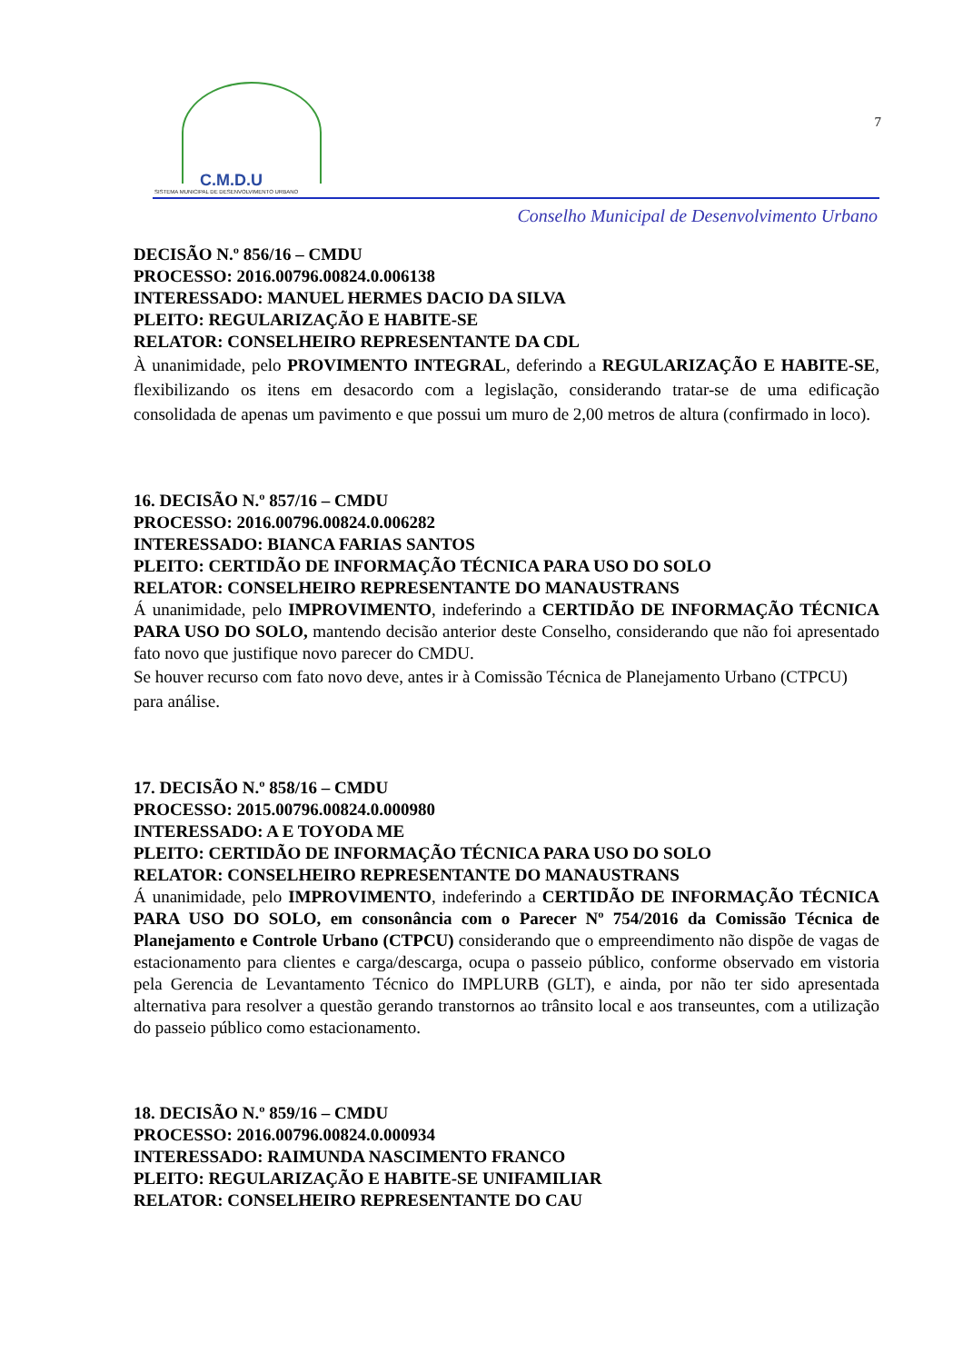C.M.D.U
SISTEMA MUNICIPAL DE DESENVOLVIMENTO URBANO
7
Conselho Municipal de Desenvolvimento Urbano
DECISÃO N.º 856/16 – CMDU
PROCESSO: 2016.00796.00824.0.006138
INTERESSADO: MANUEL HERMES DACIO DA SILVA
PLEITO: REGULARIZAÇÃO E HABITE-SE
RELATOR: CONSELHEIRO REPRESENTANTE DA CDL
À unanimidade, pelo PROVIMENTO INTEGRAL, deferindo a REGULARIZAÇÃO E HABITE-SE, flexibilizando os itens em desacordo com a legislação, considerando tratar-se de uma edificação consolidada de apenas um pavimento e que possui um muro de 2,00 metros de altura (confirmado in loco).
16. DECISÃO N.º 857/16 – CMDU
PROCESSO: 2016.00796.00824.0.006282
INTERESSADO: BIANCA FARIAS SANTOS
PLEITO: CERTIDÃO DE INFORMAÇÃO TÉCNICA PARA USO DO SOLO
RELATOR: CONSELHEIRO REPRESENTANTE DO MANAUSTRANS
Á unanimidade, pelo IMPROVIMENTO, indeferindo a CERTIDÃO DE INFORMAÇÃO TÉCNICA PARA USO DO SOLO, mantendo decisão anterior deste Conselho, considerando que não foi apresentado fato novo que justifique novo parecer do CMDU.
Se houver recurso com fato novo deve, antes ir à Comissão Técnica de Planejamento Urbano (CTPCU) para análise.
17. DECISÃO N.º 858/16 – CMDU
PROCESSO: 2015.00796.00824.0.000980
INTERESSADO: A E TOYODA ME
PLEITO: CERTIDÃO DE INFORMAÇÃO TÉCNICA PARA USO DO SOLO
RELATOR: CONSELHEIRO REPRESENTANTE DO MANAUSTRANS
Á unanimidade, pelo IMPROVIMENTO, indeferindo a CERTIDÃO DE INFORMAÇÃO TÉCNICA PARA USO DO SOLO, em consonância com o Parecer Nº 754/2016 da Comissão Técnica de Planejamento e Controle Urbano (CTPCU) considerando que o empreendimento não dispõe de vagas de estacionamento para clientes e carga/descarga, ocupa o passeio público, conforme observado em vistoria pela Gerencia de Levantamento Técnico do IMPLURB (GLT), e ainda, por não ter sido apresentada alternativa para resolver a questão gerando transtornos ao trânsito local e aos transeuntes, com a utilização do passeio público como estacionamento.
18. DECISÃO N.º 859/16 – CMDU
PROCESSO: 2016.00796.00824.0.000934
INTERESSADO: RAIMUNDA NASCIMENTO FRANCO
PLEITO: REGULARIZAÇÃO E HABITE-SE UNIFAMILIAR
RELATOR: CONSELHEIRO REPRESENTANTE DO CAU